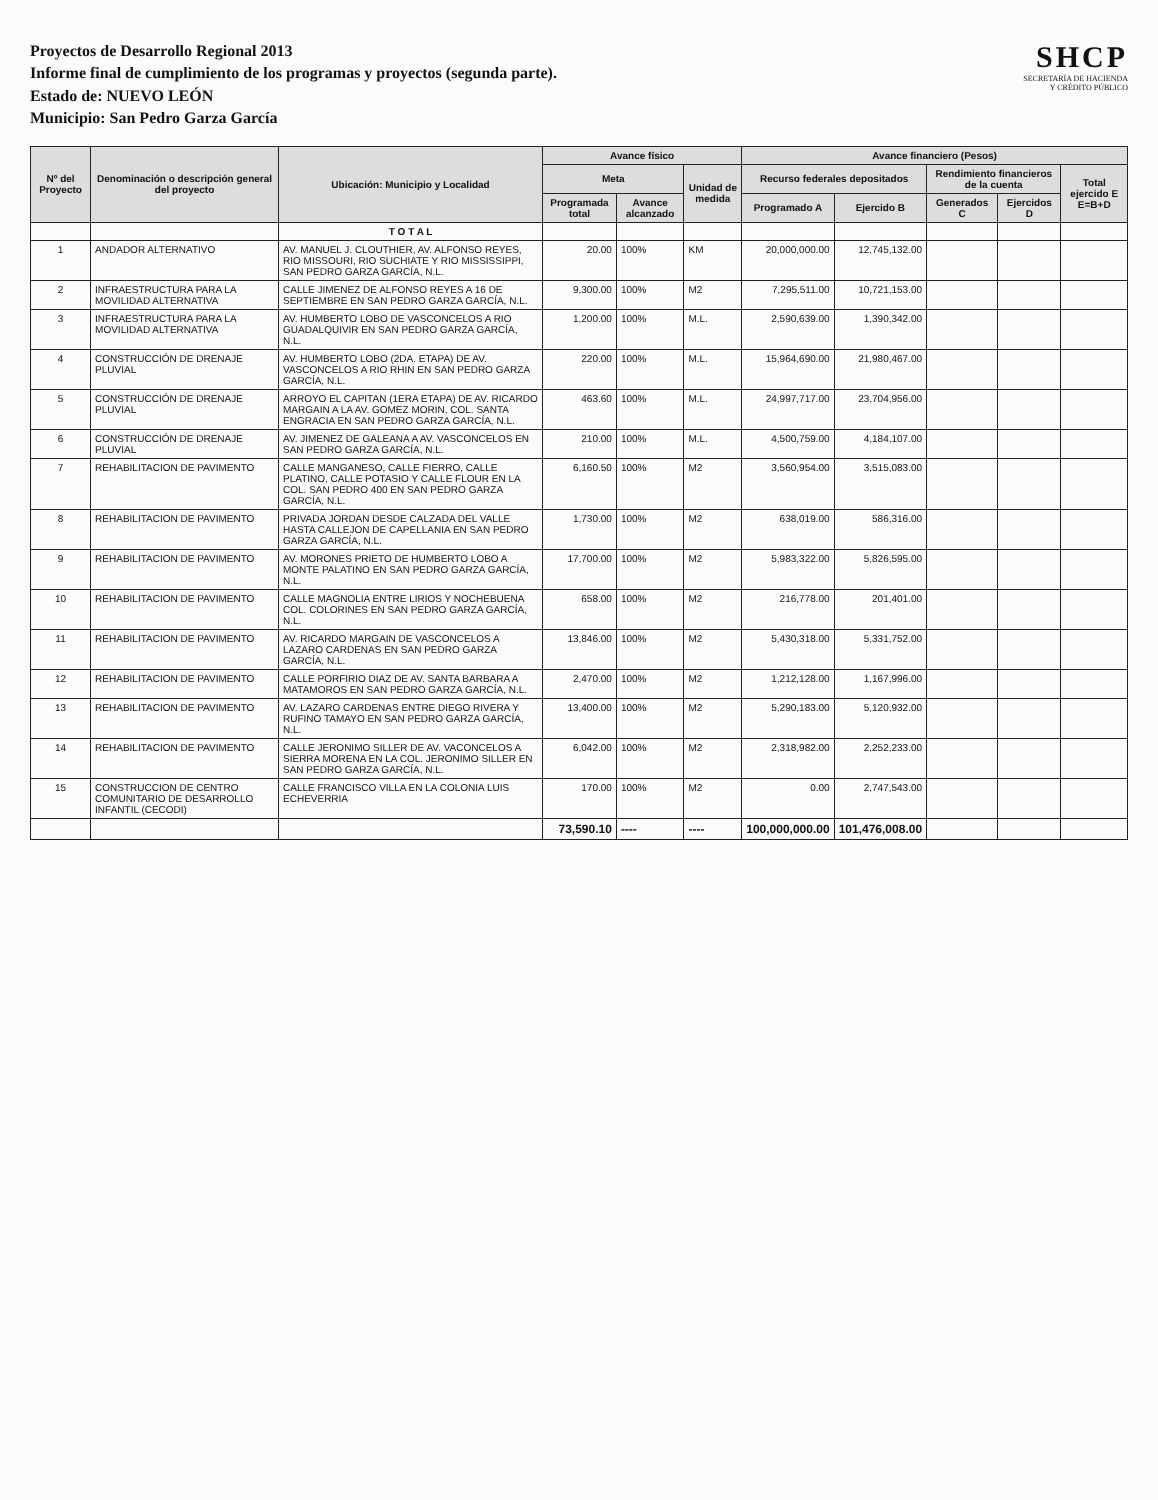Proyectos de Desarrollo Regional 2013
Informe final de cumplimiento de los programas y proyectos (segunda parte).
Estado de: NUEVO LEÓN
Municipio: San Pedro Garza García
SHCP
SECRETARÍA DE HACIENDA
Y CRÉDITO PÚBLICO
| Nº del Proyecto | Denominación o descripción general del proyecto | Ubicación: Municipio y Localidad | Avance físico | | | Avance financiero (Pesos) | | | | |
| --- | --- | --- | --- | --- | --- | --- | --- | --- | --- | --- |
| | | | Meta | | Unidad de medida | Recurso federales depositados | | Rendimiento financieros de la cuenta | | Total ejercido E E=B+D |
| | | | Programada total | Avance alcanzado | | Programado A | Ejercido B | Generados C | Ejercidos D | |
| | | T O T A L | | | | | | | | |
| 1 | ANDADOR ALTERNATIVO | AV. MANUEL J. CLOUTHIER, AV. ALFONSO REYES, RIO MISSOURI, RIO SUCHIATE Y RIO MISSISSIPPI, SAN PEDRO GARZA GARCÍA, N.L. | 20.00 | 100% | KM | 20,000,000.00 | 12,745,132.00 | | | |
| 2 | INFRAESTRUCTURA PARA LA MOVILIDAD ALTERNATIVA | CALLE JIMENEZ DE ALFONSO REYES A 16 DE SEPTIEMBRE EN SAN PEDRO GARZA GARCÍA, N.L. | 9,300.00 | 100% | M2 | 7,295,511.00 | 10,721,153.00 | | | |
| 3 | INFRAESTRUCTURA PARA LA MOVILIDAD ALTERNATIVA | AV. HUMBERTO LOBO DE VASCONCELOS A RIO GUADALQUIVIR EN SAN PEDRO GARZA GARCÍA, N.L. | 1,200.00 | 100% | M.L. | 2,590,639.00 | 1,390,342.00 | | | |
| 4 | CONSTRUCCIÓN DE DRENAJE PLUVIAL | AV. HUMBERTO LOBO (2DA. ETAPA) DE AV. VASCONCELOS A RIO RHIN EN SAN PEDRO GARZA GARCÍA, N.L. | 220.00 | 100% | M.L. | 15,964,690.00 | 21,980,467.00 | | | |
| 5 | CONSTRUCCIÓN DE DRENAJE PLUVIAL | ARROYO EL CAPITAN (1ERA ETAPA) DE AV. RICARDO MARGAIN A LA AV. GOMEZ MORIN, COL. SANTA ENGRACIA EN SAN PEDRO GARZA GARCÍA, N.L. | 463.60 | 100% | M.L. | 24,997,717.00 | 23,704,956.00 | | | |
| 6 | CONSTRUCCIÓN DE DRENAJE PLUVIAL | AV. JIMENEZ DE GALEANA A AV. VASCONCELOS EN SAN PEDRO GARZA GARCÍA, N.L. | 210.00 | 100% | M.L. | 4,500,759.00 | 4,184,107.00 | | | |
| 7 | REHABILITACION DE PAVIMENTO | CALLE MANGANESO, CALLE FIERRO, CALLE PLATINO, CALLE POTASIO Y CALLE FLOUR EN LA COL. SAN PEDRO 400 EN SAN PEDRO GARZA GARCÍA, N.L. | 6,160.50 | 100% | M2 | 3,560,954.00 | 3,515,083.00 | | | |
| 8 | REHABILITACION DE PAVIMENTO | PRIVADA JORDAN DESDE CALZADA DEL VALLE HASTA CALLEJON DE CAPELLANIA EN SAN PEDRO GARZA GARCÍA, N.L. | 1,730.00 | 100% | M2 | 638,019.00 | 586,316.00 | | | |
| 9 | REHABILITACION DE PAVIMENTO | AV. MORONES PRIETO DE HUMBERTO LOBO A MONTE PALATINO EN SAN PEDRO GARZA GARCÍA, N.L. | 17,700.00 | 100% | M2 | 5,983,322.00 | 5,826,595.00 | | | |
| 10 | REHABILITACION DE PAVIMENTO | CALLE MAGNOLIA ENTRE LIRIOS Y NOCHEBUENA COL. COLORINES EN SAN PEDRO GARZA GARCÍA, N.L. | 658.00 | 100% | M2 | 216,778.00 | 201,401.00 | | | |
| 11 | REHABILITACION DE PAVIMENTO | AV. RICARDO MARGAIN DE VASCONCELOS A LAZARO CARDENAS EN SAN PEDRO GARZA GARCÍA, N.L. | 13,846.00 | 100% | M2 | 5,430,318.00 | 5,331,752.00 | | | |
| 12 | REHABILITACION DE PAVIMENTO | CALLE PORFIRIO DIAZ DE AV. SANTA BARBARA A MATAMOROS EN SAN PEDRO GARZA GARCÍA, N.L. | 2,470.00 | 100% | M2 | 1,212,128.00 | 1,167,996.00 | | | |
| 13 | REHABILITACION DE PAVIMENTO | AV. LAZARO CARDENAS ENTRE DIEGO RIVERA Y RUFINO TAMAYO EN SAN PEDRO GARZA GARCÍA, N.L. | 13,400.00 | 100% | M2 | 5,290,183.00 | 5,120,932.00 | | | |
| 14 | REHABILITACION DE PAVIMENTO | CALLE JERONIMO SILLER DE AV. VACONCELOS A SIERRA MORENA EN LA COL. JERONIMO SILLER EN SAN PEDRO GARZA GARCÍA, N.L. | 6,042.00 | 100% | M2 | 2,318,982.00 | 2,252,233.00 | | | |
| 15 | CONSTRUCCION DE CENTRO COMUNITARIO DE DESARROLLO INFANTIL (CECODI) | CALLE FRANCISCO VILLA EN LA COLONIA LUIS ECHEVERRIA | 170.00 | 100% | M2 | 0.00 | 2,747,543.00 | | | |
| | | | 73,590.10 | ---- | ---- | 100,000,000.00 | 101,476,008.00 | | | |